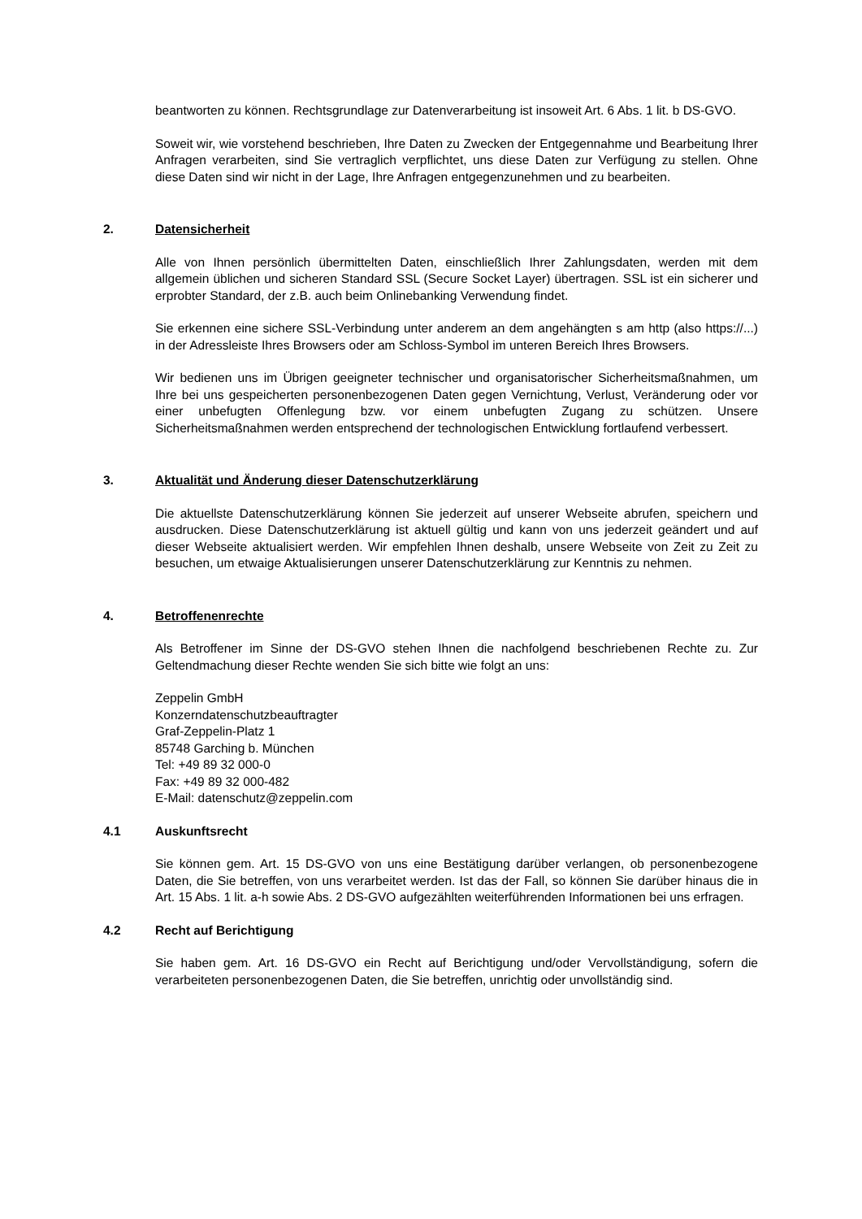beantworten zu können. Rechtsgrundlage zur Datenverarbeitung ist insoweit Art. 6 Abs. 1 lit. b DS-GVO.
Soweit wir, wie vorstehend beschrieben, Ihre Daten zu Zwecken der Entgegennahme und Bearbeitung Ihrer Anfragen verarbeiten, sind Sie vertraglich verpflichtet, uns diese Daten zur Verfügung zu stellen. Ohne diese Daten sind wir nicht in der Lage, Ihre Anfragen entgegenzunehmen und zu bearbeiten.
2. Datensicherheit
Alle von Ihnen persönlich übermittelten Daten, einschließlich Ihrer Zahlungsdaten, werden mit dem allgemein üblichen und sicheren Standard SSL (Secure Socket Layer) übertragen. SSL ist ein sicherer und erprobter Standard, der z.B. auch beim Onlinebanking Verwendung findet.
Sie erkennen eine sichere SSL-Verbindung unter anderem an dem angehängten s am http (also https://...) in der Adressleiste Ihres Browsers oder am Schloss-Symbol im unteren Bereich Ihres Browsers.
Wir bedienen uns im Übrigen geeigneter technischer und organisatorischer Sicherheitsmaßnahmen, um Ihre bei uns gespeicherten personenbezogenen Daten gegen Vernichtung, Verlust, Veränderung oder vor einer unbefugten Offenlegung bzw. vor einem unbefugten Zugang zu schützen. Unsere Sicherheitsmaßnahmen werden entsprechend der technologischen Entwicklung fortlaufend verbessert.
3. Aktualität und Änderung dieser Datenschutzerklärung
Die aktuellste Datenschutzerklärung können Sie jederzeit auf unserer Webseite abrufen, speichern und ausdrucken. Diese Datenschutzerklärung ist aktuell gültig und kann von uns jederzeit geändert und auf dieser Webseite aktualisiert werden. Wir empfehlen Ihnen deshalb, unsere Webseite von Zeit zu Zeit zu besuchen, um etwaige Aktualisierungen unserer Datenschutzerklärung zur Kenntnis zu nehmen.
4. Betroffenenrechte
Als Betroffener im Sinne der DS-GVO stehen Ihnen die nachfolgend beschriebenen Rechte zu. Zur Geltendmachung dieser Rechte wenden Sie sich bitte wie folgt an uns:
Zeppelin GmbH
Konzerndatenschutzbeauftragter
Graf-Zeppelin-Platz 1
85748 Garching b. München
Tel: +49 89 32 000-0
Fax: +49 89 32 000-482
E-Mail: datenschutz@zeppelin.com
4.1 Auskunftsrecht
Sie können gem. Art. 15 DS-GVO von uns eine Bestätigung darüber verlangen, ob personenbezogene Daten, die Sie betreffen, von uns verarbeitet werden. Ist das der Fall, so können Sie darüber hinaus die in Art. 15 Abs. 1 lit. a-h sowie Abs. 2 DS-GVO aufgezählten weiterführenden Informationen bei uns erfragen.
4.2 Recht auf Berichtigung
Sie haben gem. Art. 16 DS-GVO ein Recht auf Berichtigung und/oder Vervollständigung, sofern die verarbeiteten personenbezogenen Daten, die Sie betreffen, unrichtig oder unvollständig sind.